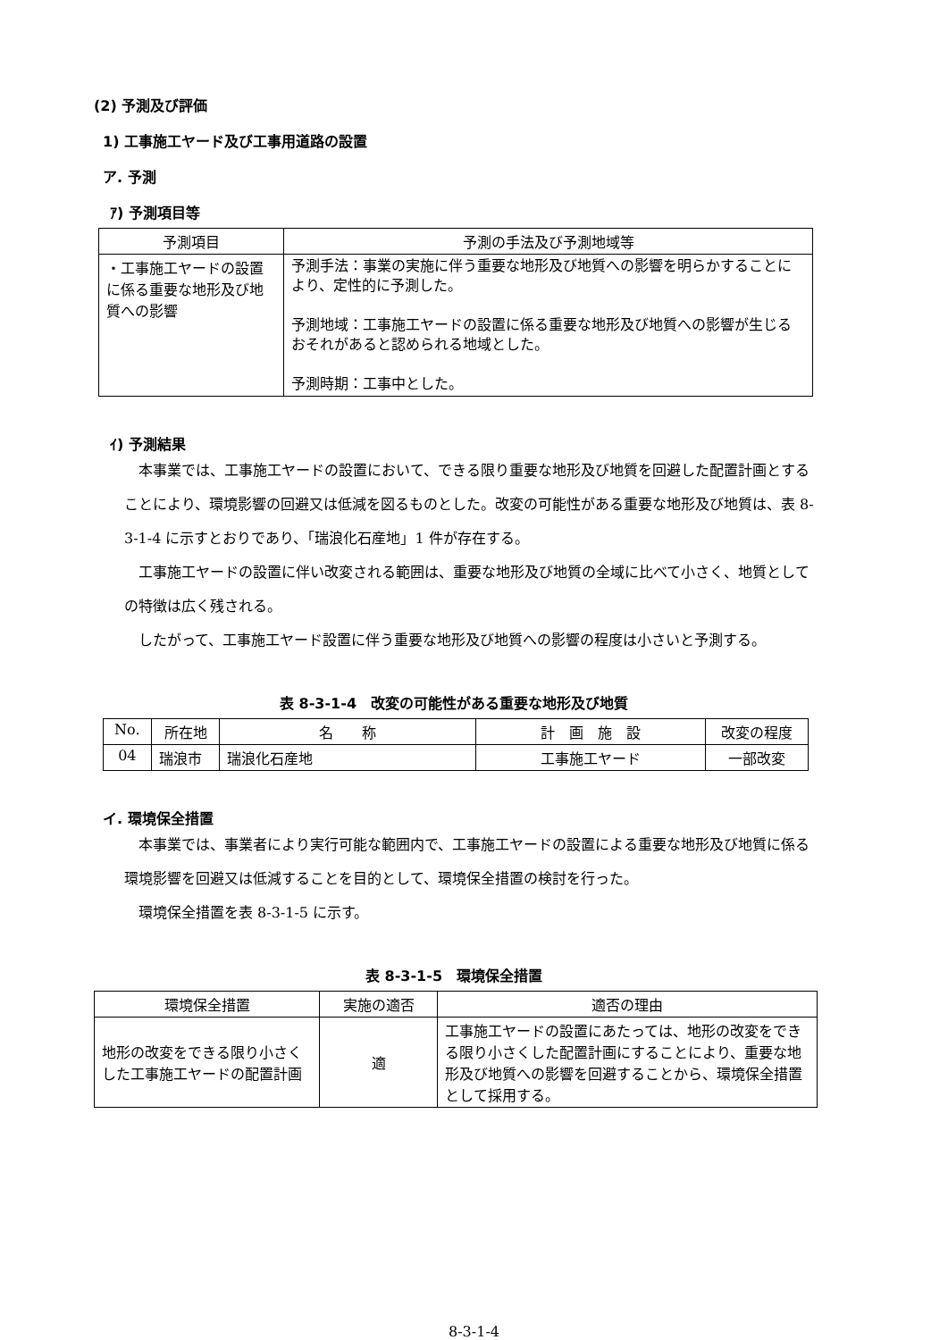(2) 予測及び評価
1) 工事施工ヤード及び工事用道路の設置
ア. 予測
ｱ) 予測項目等
| 予測項目 | 予測の手法及び予測地域等 |
| --- | --- |
| ・工事施工ヤードの設置に係る重要な地形及び地質への影響 | 予測手法：事業の実施に伴う重要な地形及び地質への影響を明らかすることにより、定性的に予測した。 予測地域：工事施工ヤードの設置に係る重要な地形及び地質への影響が生じるおそれがあると認められる地域とした。 予測時期：工事中とした。 |
ｲ) 予測結果
本事業では、工事施工ヤードの設置において、できる限り重要な地形及び地質を回避した配置計画とすることにより、環境影響の回避又は低減を図るものとした。改変の可能性がある重要な地形及び地質は、表 8-3-1-4 に示すとおりであり、「瑞浪化石産地」1 件が存在する。
工事施工ヤードの設置に伴い改変される範囲は、重要な地形及び地質の全域に比べて小さく、地質としての特徴は広く残される。
したがって、工事施工ヤード設置に伴う重要な地形及び地質への影響の程度は小さいと予測する。
表 8-3-1-4　改変の可能性がある重要な地形及び地質
| No. | 所在地 | 名 称 | 計 画 施 設 | 改変の程度 |
| --- | --- | --- | --- | --- |
| 04 | 瑞浪市 | 瑞浪化石産地 | 工事施工ヤード | 一部改変 |
イ. 環境保全措置
本事業では、事業者により実行可能な範囲内で、工事施工ヤードの設置による重要な地形及び地質に係る環境影響を回避又は低減することを目的として、環境保全措置の検討を行った。
環境保全措置を表 8-3-1-5 に示す。
表 8-3-1-5　環境保全措置
| 環境保全措置 | 実施の適否 | 適否の理由 |
| --- | --- | --- |
| 地形の改変をできる限り小さくした工事施工ヤードの配置計画 | 適 | 工事施工ヤードの設置にあたっては、地形の改変をできる限り小さくした配置計画にすることにより、重要な地形及び地質への影響を回避することから、環境保全措置として採用する。 |
8-3-1-4